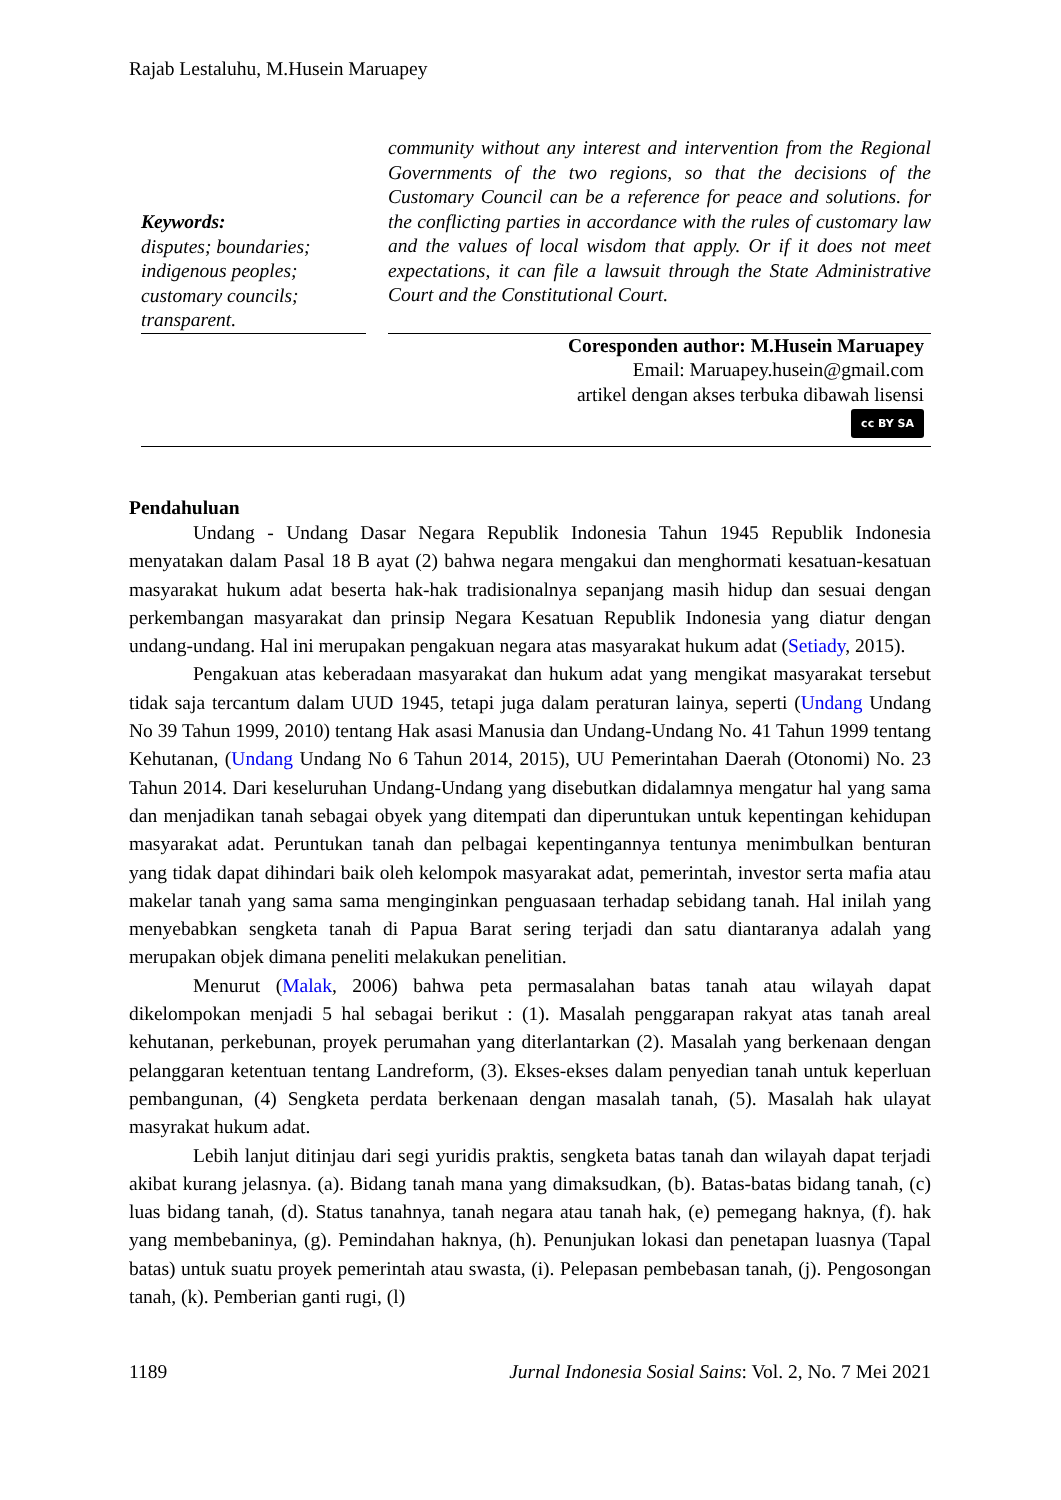Rajab Lestaluhu, M.Husein Maruapey
Keywords:
disputes; boundaries; indigenous peoples; customary councils; transparent.
community without any interest and intervention from the Regional Governments of the two regions, so that the decisions of the Customary Council can be a reference for peace and solutions. for the conflicting parties in accordance with the rules of customary law and the values of local wisdom that apply. Or if it does not meet expectations, it can file a lawsuit through the State Administrative Court and the Constitutional Court.
Coresponden author: M.Husein Maruapey
Email: Maruapey.husein@gmail.com
artikel dengan akses terbuka dibawah lisensi
cc BY SA
Pendahuluan
Undang - Undang Dasar Negara Republik Indonesia Tahun 1945 Republik Indonesia menyatakan dalam Pasal 18 B ayat (2) bahwa negara mengakui dan menghormati kesatuan-kesatuan masyarakat hukum adat beserta hak-hak tradisionalnya sepanjang masih hidup dan sesuai dengan perkembangan masyarakat dan prinsip Negara Kesatuan Republik Indonesia yang diatur dengan undang-undang. Hal ini merupakan pengakuan negara atas masyarakat hukum adat (Setiady, 2015).
Pengakuan atas keberadaan masyarakat dan hukum adat yang mengikat masyarakat tersebut tidak saja tercantum dalam UUD 1945, tetapi juga dalam peraturan lainya, seperti (Undang Undang No 39 Tahun 1999, 2010) tentang Hak asasi Manusia dan Undang-Undang No. 41 Tahun 1999 tentang Kehutanan, (Undang Undang No 6 Tahun 2014, 2015), UU Pemerintahan Daerah (Otonomi) No. 23 Tahun 2014. Dari keseluruhan Undang-Undang yang disebutkan didalamnya mengatur hal yang sama dan menjadikan tanah sebagai obyek yang ditempati dan diperuntukan untuk kepentingan kehidupan masyarakat adat. Peruntukan tanah dan pelbagai kepentingannya tentunya menimbulkan benturan yang tidak dapat dihindari baik oleh kelompok masyarakat adat, pemerintah, investor serta mafia atau makelar tanah yang sama sama menginginkan penguasaan terhadap sebidang tanah. Hal inilah yang menyebabkan sengketa tanah di Papua Barat sering terjadi dan satu diantaranya adalah yang merupakan objek dimana peneliti melakukan penelitian.
Menurut (Malak, 2006) bahwa peta permasalahan batas tanah atau wilayah dapat dikelompokan menjadi 5 hal sebagai berikut : (1). Masalah penggarapan rakyat atas tanah areal kehutanan, perkebunan, proyek perumahan yang diterlantarkan (2). Masalah yang berkenaan dengan pelanggaran ketentuan tentang Landreform, (3). Ekses-ekses dalam penyedian tanah untuk keperluan pembangunan, (4) Sengketa perdata berkenaan dengan masalah tanah, (5). Masalah hak ulayat masyrakat hukum adat.
Lebih lanjut ditinjau dari segi yuridis praktis, sengketa batas tanah dan wilayah dapat terjadi akibat kurang jelasnya. (a). Bidang tanah mana yang dimaksudkan, (b). Batas-batas bidang tanah, (c) luas bidang tanah, (d). Status tanahnya, tanah negara atau tanah hak, (e) pemegang haknya, (f). hak yang membebaninya, (g). Pemindahan haknya, (h). Penunjukan lokasi dan penetapan luasnya (Tapal batas) untuk suatu proyek pemerintah atau swasta, (i). Pelepasan pembebasan tanah, (j). Pengosongan tanah, (k). Pemberian ganti rugi, (l)
1189 Jurnal Indonesia Sosial Sains: Vol. 2, No. 7 Mei 2021